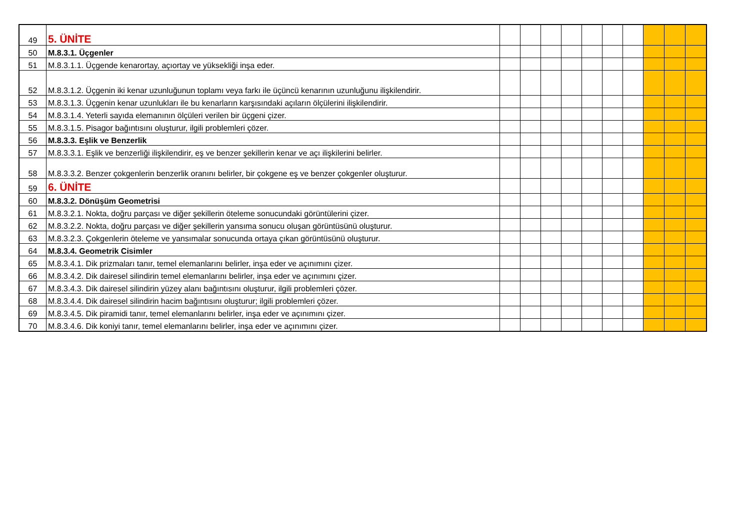| 49 | 5. ÜNİTE | | | | | | | | | | |
| 50 | M.8.3.1. Üçgenler | | | | | | | | | | |
| 51 | M.8.3.1.1. Üçgende kenarortay, açıortay ve yüksekliği inşa eder. | | | | | | | | | | |
| 52 | M.8.3.1.2. Üçgenin iki kenar uzunluğunun toplamı veya farkı ile üçüncü kenarının uzunluğunu ilişkilendirir. | | | | | | | | | | |
| 53 | M.8.3.1.3. Üçgenin kenar uzunlukları ile bu kenarların karşısındaki açıların ölçülerini ilişkilendirir. | | | | | | | | | | |
| 54 | M.8.3.1.4. Yeterli sayıda elemanının ölçüleri verilen bir üçgeni çizer. | | | | | | | | | | |
| 55 | M.8.3.1.5. Pisagor bağıntısını oluşturur, ilgili problemleri çözer. | | | | | | | | | | |
| 56 | M.8.3.3. Eşlik ve Benzerlik | | | | | | | | | | |
| 57 | M.8.3.3.1. Eşlik ve benzerliği ilişkilendirir, eş ve benzer şekillerin kenar ve açı ilişkilerini belirler. | | | | | | | | | | |
| 58 | M.8.3.3.2. Benzer çokgenlerin benzerlik oranını belirler, bir çokgene eş ve benzer çokgenler oluşturur. | | | | | | | | | | |
| 59 | 6. ÜNİTE | | | | | | | | | | |
| 60 | M.8.3.2. Dönüşüm Geometrisi | | | | | | | | | | |
| 61 | M.8.3.2.1. Nokta, doğru parçası ve diğer şekillerin öteleme sonucundaki görüntülerini çizer. | | | | | | | | | | |
| 62 | M.8.3.2.2. Nokta, doğru parçası ve diğer şekillerin yansıma sonucu oluşan görüntüsünü oluşturur. | | | | | | | | | | |
| 63 | M.8.3.2.3. Çokgenlerin öteleme ve yansımalar sonucunda ortaya çıkan görüntüsünü oluşturur. | | | | | | | | | | |
| 64 | M.8.3.4. Geometrik Cisimler | | | | | | | | | | |
| 65 | M.8.3.4.1. Dik prizmaları tanır, temel elemanlarını belirler, inşa eder ve açınımını çizer. | | | | | | | | | | |
| 66 | M.8.3.4.2. Dik dairesel silindirin temel elemanlarını belirler, inşa eder ve açınımını çizer. | | | | | | | | | | |
| 67 | M.8.3.4.3. Dik dairesel silindirin yüzey alanı bağıntısını oluşturur, ilgili problemleri çözer. | | | | | | | | | | |
| 68 | M.8.3.4.4. Dik dairesel silindirin hacim bağıntısını oluşturur; ilgili problemleri çözer. | | | | | | | | | | |
| 69 | M.8.3.4.5. Dik piramidi tanır, temel elemanlarını belirler, inşa eder ve açınımını çizer. | | | | | | | | | | |
| 70 | M.8.3.4.6. Dik koniyi tanır, temel elemanlarını belirler, inşa eder ve açınımını çizer. | | | | | | | | | | |